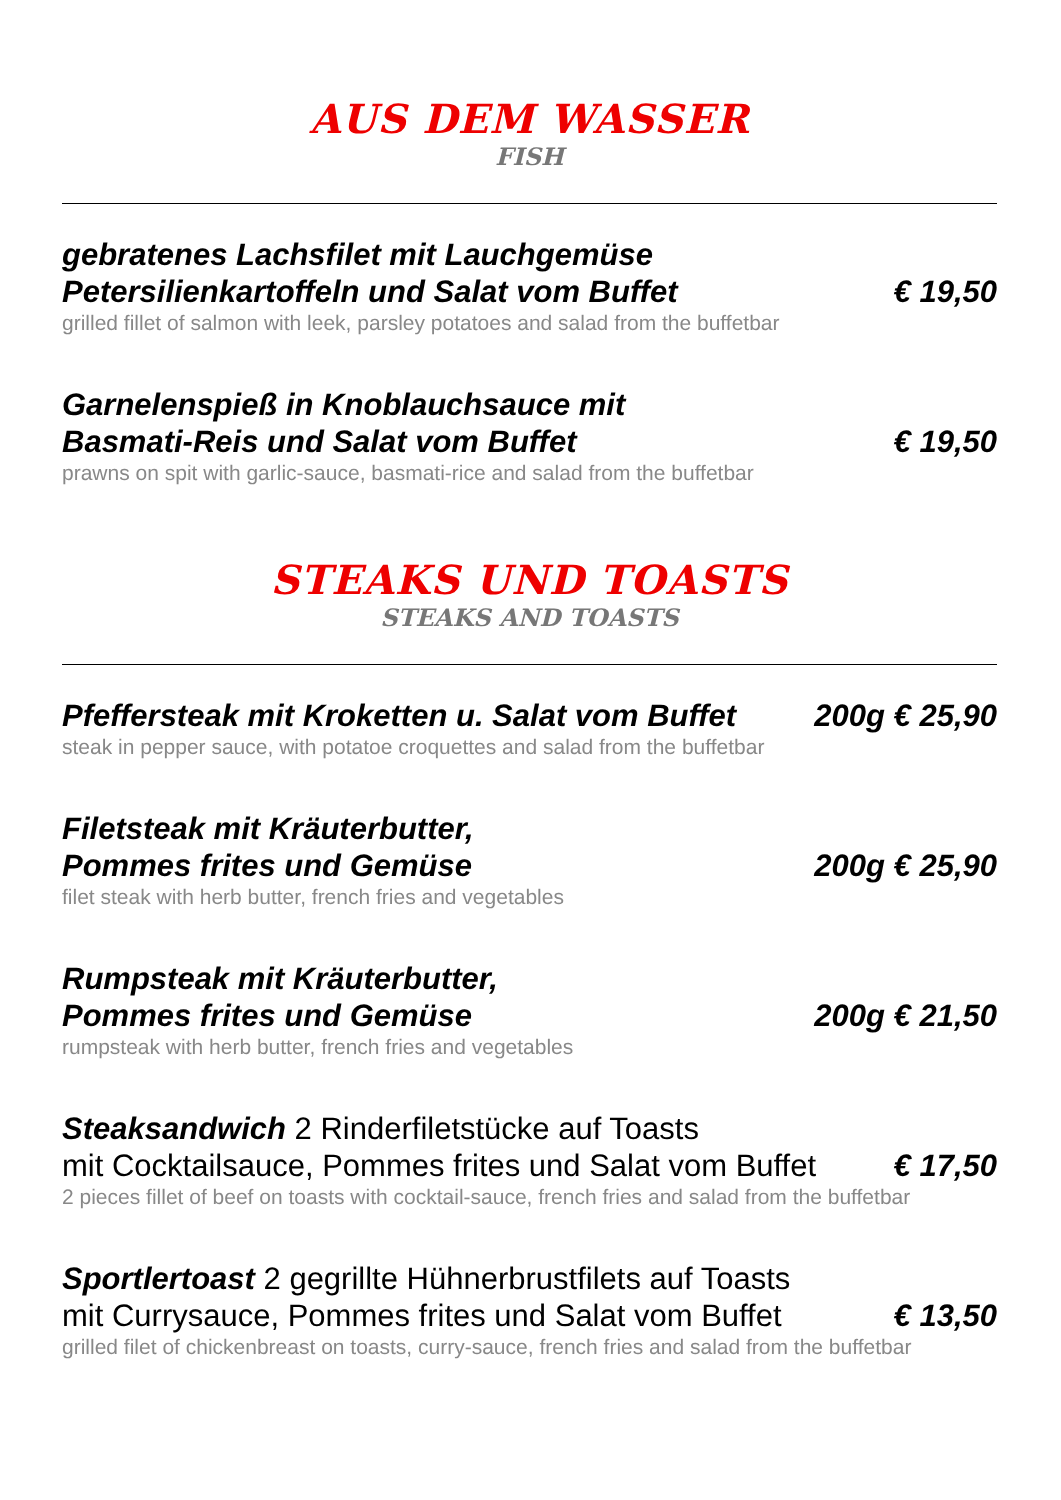AUS DEM WASSER
FISH
gebratenes Lachsfilet mit Lauchgemüse
Petersilienkartoffeln und Salat vom Buffet € 19,50
grilled fillet of salmon with leek, parsley potatoes and salad from the buffetbar
Garnelenspieß in Knoblauchsauce mit
Basmati-Reis und Salat vom Buffet € 19,50
prawns on spit with garlic-sauce, basmati-rice and salad from the buffetbar
STEAKS UND TOASTS
STEAKS AND TOASTS
Pfeffersteak mit Kroketten u. Salat vom Buffet 200g € 25,90
steak in pepper sauce, with potatoe croquettes and salad from the buffetbar
Filetsteak mit Kräuterbutter,
Pommes frites und Gemüse 200g € 25,90
filet steak with herb butter, french fries and vegetables
Rumpsteak mit Kräuterbutter,
Pommes frites und Gemüse 200g € 21,50
rumpsteak with herb butter, french fries and vegetables
Steaksandwich 2 Rinderfiletstücke auf Toasts
mit Cocktailsauce, Pommes frites und Salat vom Buffet € 17,50
2 pieces fillet of beef on toasts with cocktail-sauce, french fries and salad from the buffetbar
Sportlertoast 2 gegrillte Hühnerbrustfilets auf Toasts
mit Currysauce, Pommes frites und Salat vom Buffet € 13,50
grilled filet of chickenbreast on toasts, curry-sauce, french fries and salad from the buffetbar